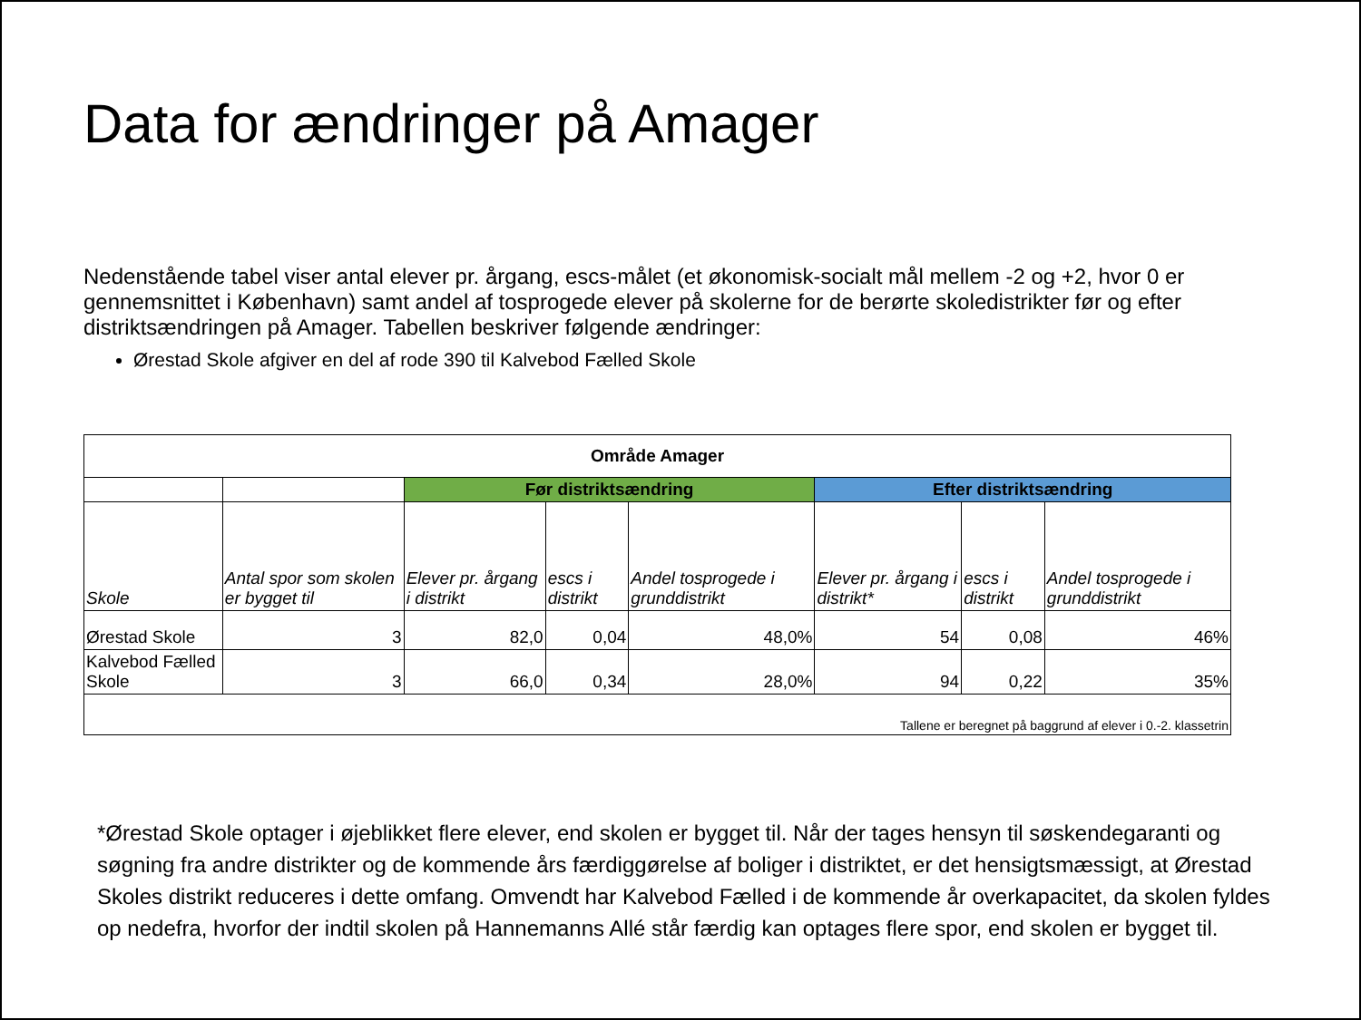Data for ændringer på Amager
Nedenstående tabel viser antal elever pr. årgang, escs-målet (et økonomisk-socialt mål mellem -2 og +2, hvor 0 er gennemsnittet i København) samt andel af tosprogede elever på skolerne for de berørte skoledistrikter før og efter distriktsændringen på Amager. Tabellen beskriver følgende ændringer:
Ørestad Skole afgiver en del af rode 390 til Kalvebod Fælled Skole
| Område Amager | | | | | | | |
| | | Før distriktsændring | | | Efter distriktsændring | | |
| Skole | Antal spor som skolen er bygget til | Elever pr. årgang i distrikt | escs i distrikt | Andel tosprogede i grunddistrikt | Elever pr. årgang i distrikt* | escs i distrikt | Andel tosprogede i grunddistrikt |
| Ørestad Skole | 3 | 82,0 | 0,04 | 48,0% | 54 | 0,08 | 46% |
| Kalvebod Fælled Skole | 3 | 66,0 | 0,34 | 28,0% | 94 | 0,22 | 35% |
| Tallene er beregnet på baggrund af elever i 0.-2. klassetrin | | | | | | | |
*Ørestad Skole optager i øjeblikket flere elever, end skolen er bygget til. Når der tages hensyn til søskendegaranti og søgning fra andre distrikter og de kommende års færdiggørelse af boliger i distriktet, er det hensigtsmæssigt, at Ørestad Skoles distrikt reduceres i dette omfang. Omvendt har Kalvebod Fælled i de kommende år overkapacitet, da skolen fyldes op nedefra, hvorfor der indtil skolen på Hannemanns Allé står færdig kan optages flere spor, end skolen er bygget til.